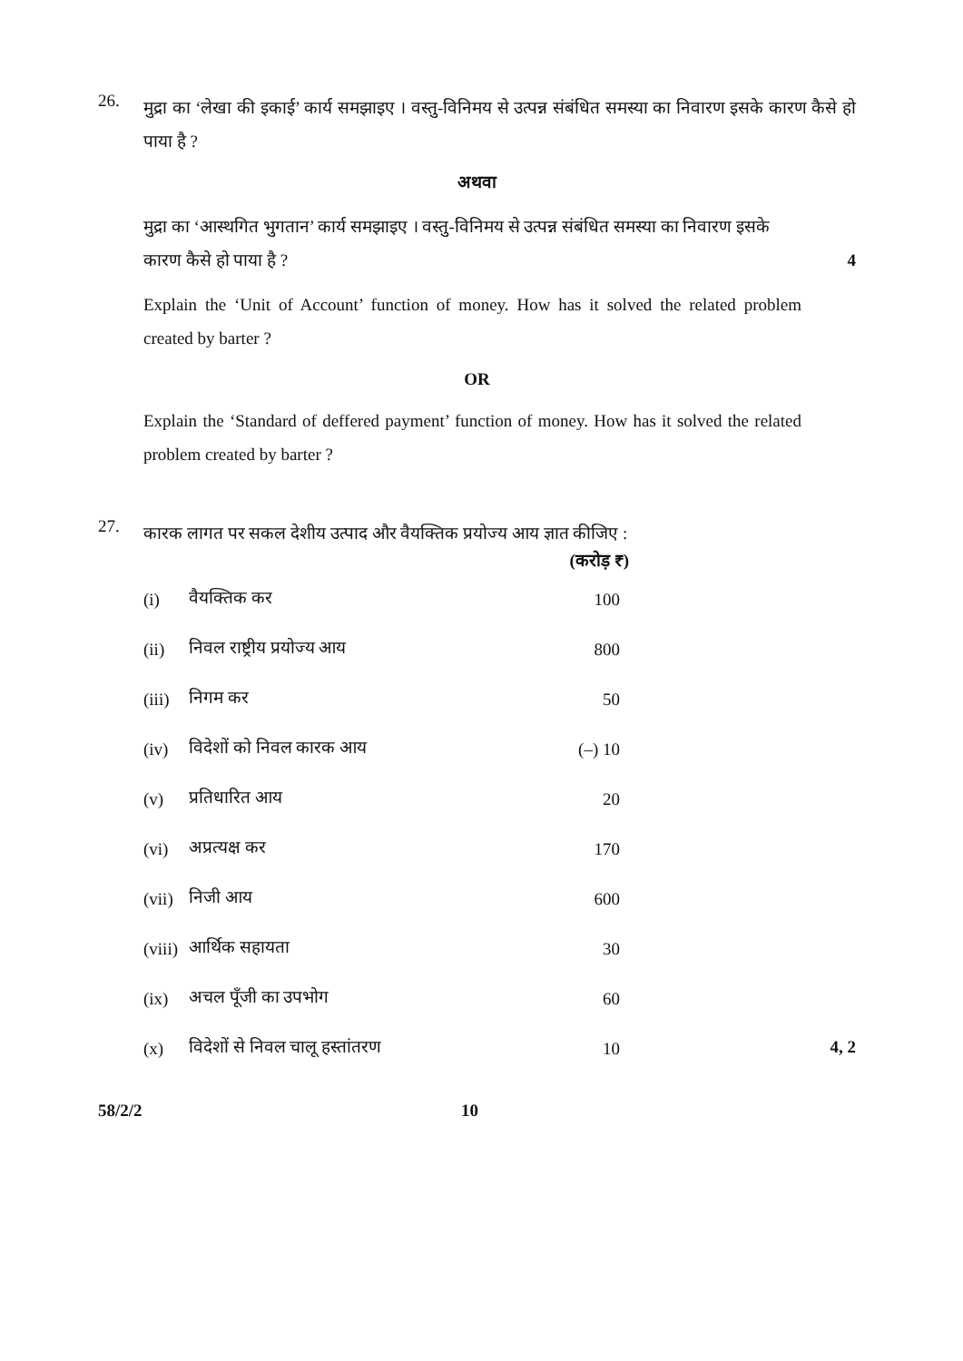26.
मुद्रा का ‘लेखा की इकाई’ कार्य समझाइए । वस्तु-विनिमय से उत्पन्न संबंधित समस्या का निवारण इसके कारण कैसे हो पाया है ?
अथवा
मुद्रा का ‘आस्थगित भुगतान’ कार्य समझाइए । वस्तु-विनिमय से उत्पन्न संबंधित समस्या का निवारण इसके
कारण कैसे हो पाया है ? 4
Explain the ‘Unit of Account’ function of money. How has it solved the related problem created by barter ?
OR
Explain the ‘Standard of deffered payment’ function of money. How has it solved the related problem created by barter ?
27.
कारक लागत पर सकल देशीय उत्पाद और वैयक्तिक प्रयोज्य आय ज्ञात कीजिए :
| | | (करोड़ ₹) |
| --- | --- | --- |
| (i) | वैयक्तिक कर | 100 |
| (ii) | निवल राष्ट्रीय प्रयोज्य आय | 800 |
| (iii) | निगम कर | 50 |
| (iv) | विदेशों को निवल कारक आय | (–) 10 |
| (v) | प्रतिधारित आय | 20 |
| (vi) | अप्रत्यक्ष कर | 170 |
| (vii) | निजी आय | 600 |
| (viii) | आर्थिक सहायता | 30 |
| (ix) | अचल पूँजी का उपभोग | 60 |
| (x) | विदेशों से निवल चालू हस्तांतरण | 10 |
4, 2
58/2/2 10